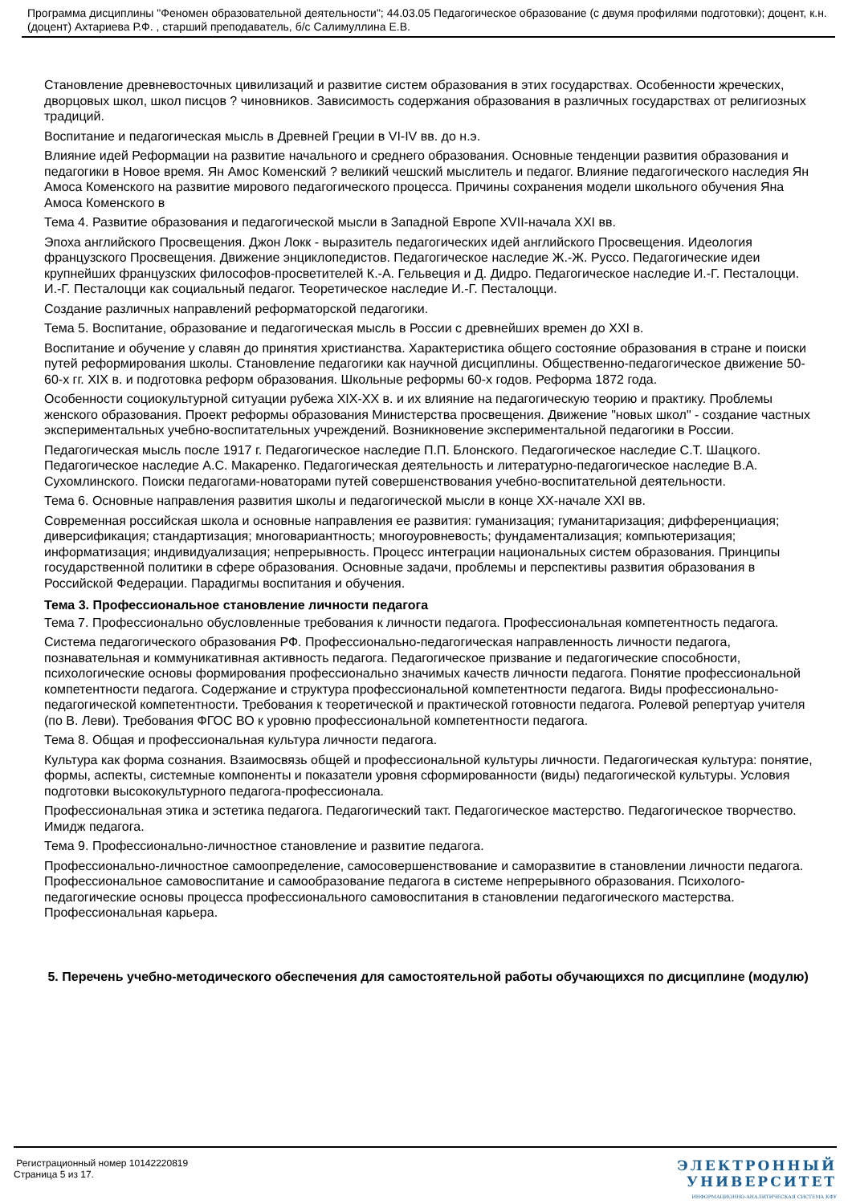Программа дисциплины "Феномен образовательной деятельности"; 44.03.05 Педагогическое образование (с двумя профилями подготовки); доцент, к.н. (доцент) Ахтариева Р.Ф. , старший преподаватель, б/с Салимуллина Е.В.
Становление древневосточных цивилизаций и развитие систем образования в этих государствах. Особенности жреческих, дворцовых школ, школ писцов ? чиновников. Зависимость содержания образования в различных государствах от религиозных традиций.
Воспитание и педагогическая мысль в Древней Греции в VI-IV вв. до н.э.
Влияние идей Реформации на развитие начального и среднего образования. Основные тенденции развития образования и педагогики в Новое время. Ян Амос Коменский ? великий чешский мыслитель и педагог. Влияние педагогического наследия Ян Амоса Коменского на развитие мирового педагогического процесса. Причины сохранения модели школьного обучения Яна Амоса Коменского в
Тема 4. Развитие образования и педагогической мысли в Западной Европе XVII-начала XXI вв.
Эпоха английского Просвещения. Джон Локк - выразитель педагогических идей английского Просвещения. Идеология французского Просвещения. Движение энциклопедистов. Педагогическое наследие Ж.-Ж. Руссо. Педагогические идеи крупнейших французских философов-просветителей К.-А. Гельвеция и Д. Дидро. Педагогическое наследие И.-Г. Песталоцци. И.-Г. Песталоцци как социальный педагог. Теоретическое наследие И.-Г. Песталоцци.
Создание различных направлений реформаторской педагогики.
Тема 5. Воспитание, образование и педагогическая мысль в России с древнейших времен до XXI в.
Воспитание и обучение у славян до принятия христианства. Характеристика общего состояние образования в стране и поиски путей реформирования школы. Становление педагогики как научной дисциплины. Общественно-педагогическое движение 50-60-х гг. XIX в. и подготовка реформ образования. Школьные реформы 60-х годов. Реформа 1872 года.
Особенности социокультурной ситуации рубежа XIX-XX в. и их влияние на педагогическую теорию и практику. Проблемы женского образования. Проект реформы образования Министерства просвещения. Движение "новых школ" - создание частных экспериментальных учебно-воспитательных учреждений. Возникновение экспериментальной педагогики в России.
Педагогическая мысль после 1917 г. Педагогическое наследие П.П. Блонского. Педагогическое наследие С.Т. Шацкого. Педагогическое наследие А.С. Макаренко. Педагогическая деятельность и литературно-педагогическое наследие В.А. Сухомлинского. Поиски педагогами-новаторами путей совершенствования учебно-воспитательной деятельности.
Тема 6. Основные направления развития школы и педагогической мысли в конце XX-начале XXI вв.
Современная российская школа и основные направления ее развития: гуманизация; гуманитаризация; дифференциация; диверсификация; стандартизация; многовариантность; многоуровневость; фундаментализация; компьютеризация; информатизация; индивидуализация; непрерывность. Процесс интеграции национальных систем образования. Принципы государственной политики в сфере образования. Основные задачи, проблемы и перспективы развития образования в Российской Федерации. Парадигмы воспитания и обучения.
Тема 3. Профессиональное становление личности педагога
Тема 7. Профессионально обусловленные требования к личности педагога. Профессиональная компетентность педагога.
Система педагогического образования РФ. Профессионально-педагогическая направленность личности педагога, познавательная и коммуникативная активность педагога. Педагогическое призвание и педагогические способности, психологические основы формирования профессионально значимых качеств личности педагога. Понятие профессиональной компетентности педагога. Содержание и структура профессиональной компетентности педагога. Виды профессионально-педагогической компетентности. Требования к теоретической и практической готовности педагога. Ролевой репертуар учителя (по В. Леви). Требования ФГОС ВО к уровню профессиональной компетентности педагога.
Тема 8. Общая и профессиональная культура личности педагога.
Культура как форма сознания. Взаимосвязь общей и профессиональной культуры личности. Педагогическая культура: понятие, формы, аспекты, системные компоненты и показатели уровня сформированности (виды) педагогической культуры. Условия подготовки высококультурного педагога-профессионала.
Профессиональная этика и эстетика педагога. Педагогический такт. Педагогическое мастерство. Педагогическое творчество. Имидж педагога.
Тема 9. Профессионально-личностное становление и развитие педагога.
Профессионально-личностное самоопределение, самосовершенствование и саморазвитие в становлении личности педагога. Профессиональное самовоспитание и самообразование педагога в системе непрерывного образования. Психолого-педагогические основы процесса профессионального самовоспитания в становлении педагогического мастерства. Профессиональная карьера.
5. Перечень учебно-методического обеспечения для самостоятельной работы обучающихся по дисциплине (модулю)
Регистрационный номер 10142220819
Страница 5 из 17.
ЭЛЕКТРОННЫЙ
УНИВЕРСИТЕТ
ИНФОРМАЦИОННО-АНАЛИТИЧЕСКАЯ СИСТЕМА КФУ